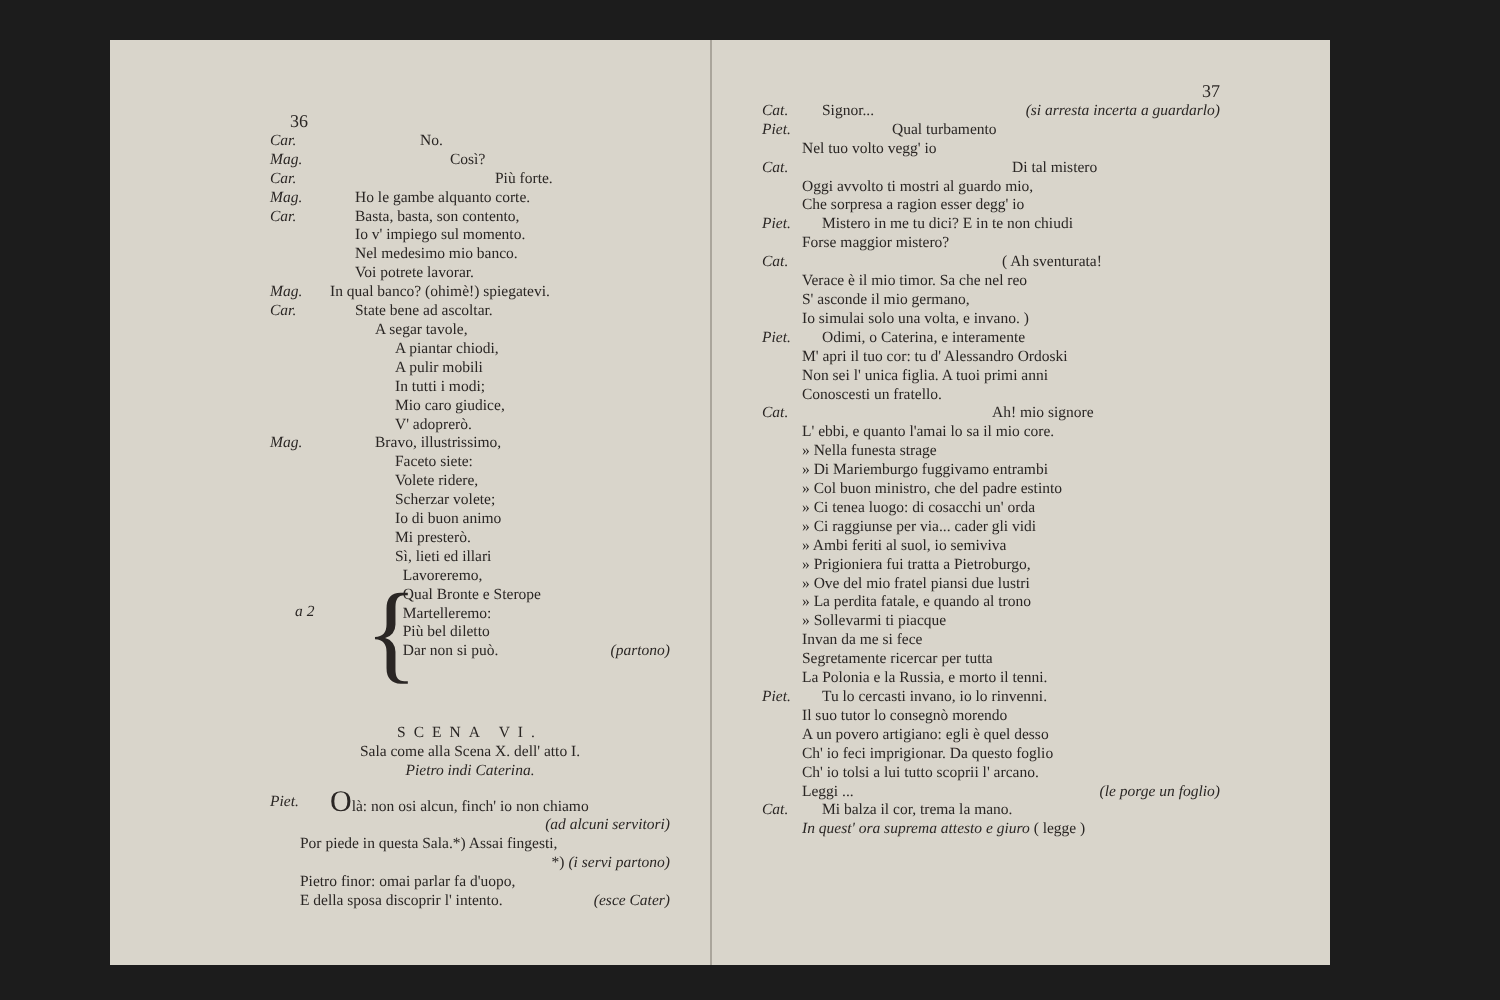36
Car. No.
Mag. Così?
Car. Più forte.
Mag. Ho le gambe alquanto corte.
Car. Basta, basta, son contento,
Io v' impiego sul momento.
Nel medesimo mio banco.
Voi potrete lavorar.
Mag. In qual banco? (ohimè!) spiegatevi.
Car. State bene ad ascoltar.
A segar tavole,
A piantar chiodi,
A pulir mobili
In tutti i modi;
Mio caro giudice,
V' adoprerò.
Mag. Bravo, illustrissimo,
Faceto siete:
Volete ridere,
Scherzar volete;
Io di buon animo
Mi presterò.
a 2
{
Sì, lieti ed illari
Lavoreremo,
Qual Bronte e Sterope
Martelleremo:
Più bel diletto
Dar non si può. (partono)
SCENA VI.
Sala come alla Scena X. dell' atto I.
Pietro indi Caterina.
Piet.
Olà: non osi alcun, finch' io non chiamo
(ad alcuni servitori)
Por piede in questa Sala.*) Assai fingesti,
*) (i servi partono)
Pietro finor: omai parlar fa d'uopo,
E della sposa discoprir l' intento. (esce Cater)
37
Cat. Signor... (si arresta incerta a guardarlo)
Piet. Qual turbamento
Nel tuo volto vegg' io
Cat. Di tal mistero
Oggi avvolto ti mostri al guardo mio,
Che sorpresa a ragion esser degg' io
Piet. Mistero in me tu dici? E in te non chiudi
Forse maggior mistero?
Cat. ( Ah sventurata!
Verace è il mio timor. Sa che nel reo
S' asconde il mio germano,
Io simulai solo una volta, e invano. )
Piet. Odimi, o Caterina, e interamente
M' apri il tuo cor: tu d' Alessandro Ordoski
Non sei l' unica figlia. A tuoi primi anni
Conoscesti un fratello.
Cat. Ah! mio signore
L' ebbi, e quanto l'amai lo sa il mio core.
» Nella funesta strage
» Di Mariemburgo fuggivamo entrambi
» Col buon ministro, che del padre estinto
» Ci tenea luogo: di cosacchi un' orda
» Ci raggiunse per via... cader gli vidi
» Ambi feriti al suol, io semiviva
» Prigioniera fui tratta a Pietroburgo,
» Ove del mio fratel piansi due lustri
» La perdita fatale, e quando al trono
» Sollevarmi ti piacque
Invan da me si fece
Segretamente ricercar per tutta
La Polonia e la Russia, e morto il tenni.
Piet. Tu lo cercasti invano, io lo rinvenni.
Il suo tutor lo consegnò morendo
A un povero artigiano: egli è quel desso
Ch' io feci imprigionar. Da questo foglio
Ch' io tolsi a lui tutto scoprii l' arcano.
Leggi ... (le porge un foglio)
Cat. Mi balza il cor, trema la mano.
In quest' ora suprema attesto e giuro ( legge )